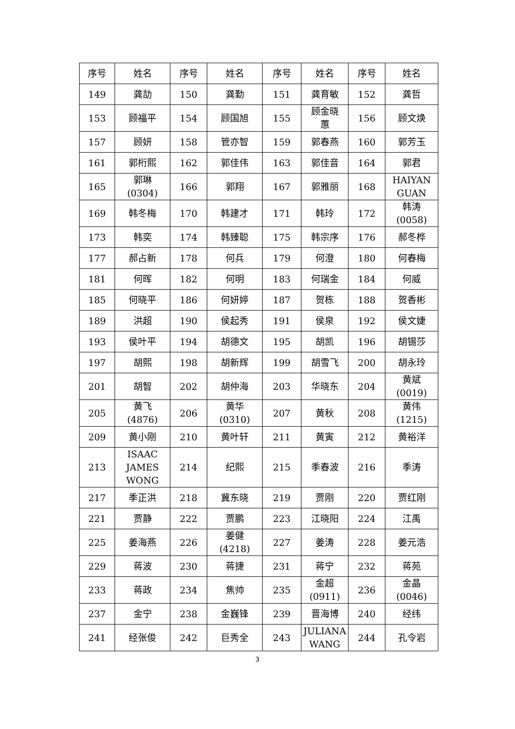| 序号 | 姓名 | 序号 | 姓名 | 序号 | 姓名 | 序号 | 姓名 |
| --- | --- | --- | --- | --- | --- | --- | --- |
| 149 | 龚劼 | 150 | 龚勤 | 151 | 龚育敏 | 152 | 龚哲 |
| 153 | 顾福平 | 154 | 顾国旭 | 155 | 顾金晓 蕙 | 156 | 顾文焕 |
| 157 | 顾妍 | 158 | 管亦智 | 159 | 郭春燕 | 160 | 郭芳玉 |
| 161 | 郭桁熙 | 162 | 郭佳伟 | 163 | 郭佳音 | 164 | 郭君 |
| 165 | 郭琳 (0304) | 166 | 郭翔 | 167 | 郭雅丽 | 168 | HAIYAN GUAN |
| 169 | 韩冬梅 | 170 | 韩建才 | 171 | 韩玲 | 172 | 韩涛 (0058) |
| 173 | 韩奕 | 174 | 韩臻聪 | 175 | 韩宗序 | 176 | 郝冬桦 |
| 177 | 郝占新 | 178 | 何兵 | 179 | 何澄 | 180 | 何春梅 |
| 181 | 何晖 | 182 | 何明 | 183 | 何瑞金 | 184 | 何威 |
| 185 | 何晓平 | 186 | 何妍婷 | 187 | 贺栋 | 188 | 贺香彬 |
| 189 | 洪超 | 190 | 侯起秀 | 191 | 侯泉 | 192 | 侯文婕 |
| 193 | 侯叶平 | 194 | 胡德文 | 195 | 胡凯 | 196 | 胡锡莎 |
| 197 | 胡熙 | 198 | 胡新辉 | 199 | 胡雪飞 | 200 | 胡永玲 |
| 201 | 胡智 | 202 | 胡仲海 | 203 | 华晓东 | 204 | 黄斌 (0019) |
| 205 | 黄飞 (4876) | 206 | 黄华 (0310) | 207 | 黄秋 | 208 | 黄伟 (1215) |
| 209 | 黄小刚 | 210 | 黄叶轩 | 211 | 黄寅 | 212 | 黄裕洋 |
| 213 | ISAAC JAMES WONG | 214 | 纪熙 | 215 | 季春波 | 216 | 季涛 |
| 217 | 季正洪 | 218 | 冀东晓 | 219 | 贾刚 | 220 | 贾红刚 |
| 221 | 贾静 | 222 | 贾鹏 | 223 | 江晓阳 | 224 | 江禹 |
| 225 | 姜海燕 | 226 | 姜健 (4218) | 227 | 姜涛 | 228 | 姜元浩 |
| 229 | 蒋波 | 230 | 蒋捷 | 231 | 蒋宁 | 232 | 蒋苑 |
| 233 | 蒋政 | 234 | 焦帅 | 235 | 金超 (0911) | 236 | 金晶 (0046) |
| 237 | 金宁 | 238 | 金巍锋 | 239 | 晋海博 | 240 | 经纬 |
| 241 | 经张俊 | 242 | 巨秀全 | 243 | JULIANA WANG | 244 | 孔令岩 |
3